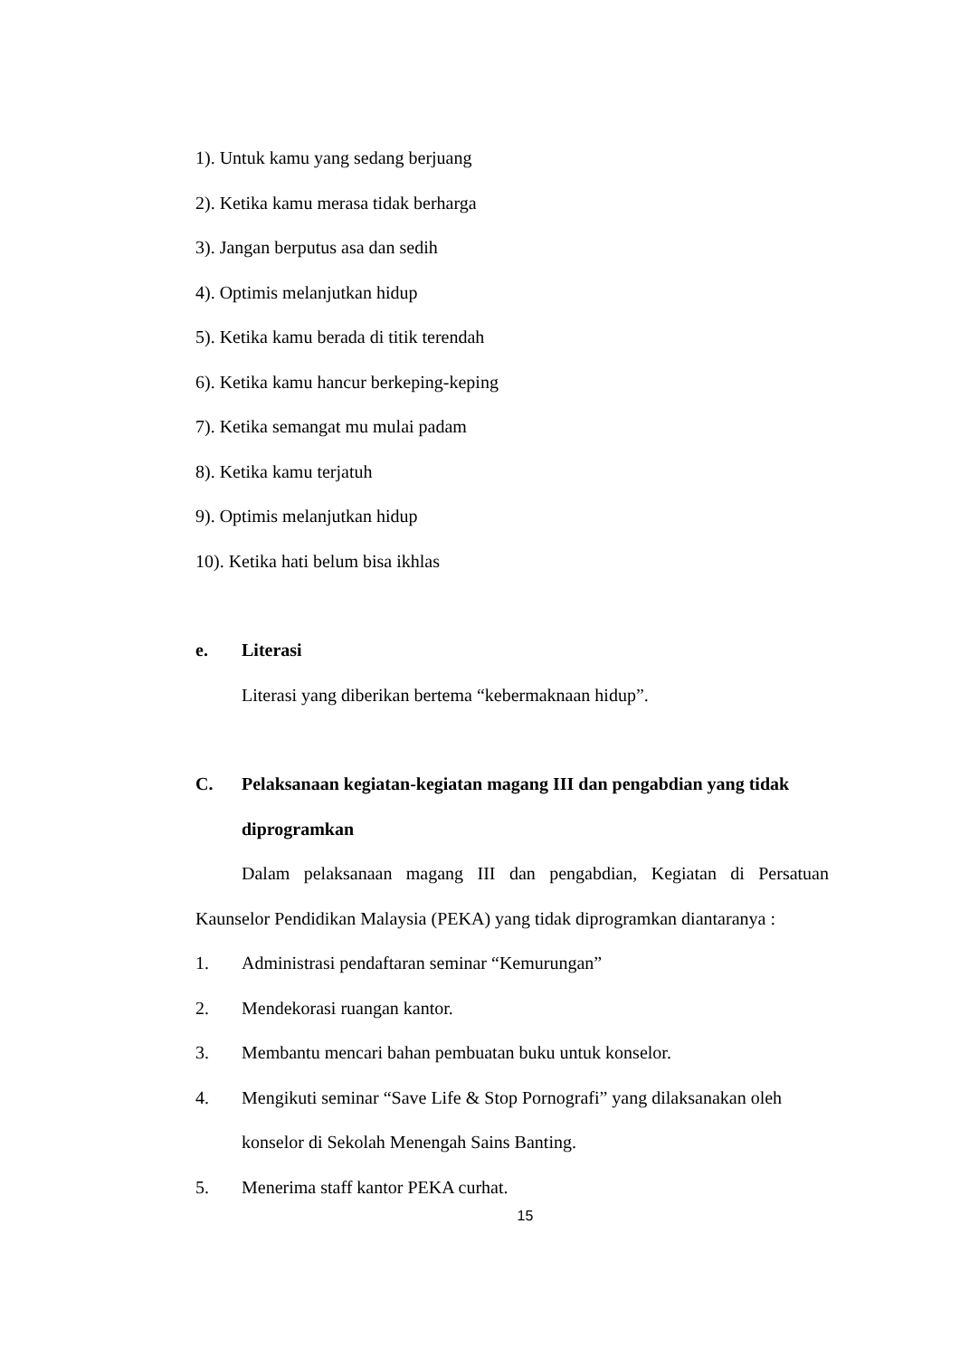1). Untuk kamu yang sedang berjuang
2). Ketika kamu merasa tidak berharga
3). Jangan berputus asa dan sedih
4). Optimis melanjutkan hidup
5). Ketika kamu berada di titik terendah
6). Ketika kamu hancur berkeping-keping
7). Ketika semangat mu mulai padam
8). Ketika kamu terjatuh
9). Optimis melanjutkan hidup
10). Ketika hati belum bisa ikhlas
e. Literasi
Literasi yang diberikan bertema “kebermaknaan hidup”.
C. Pelaksanaan kegiatan-kegiatan magang III dan pengabdian yang tidak diprogramkan
Dalam pelaksanaan magang III dan pengabdian, Kegiatan di Persatuan Kaunselor Pendidikan Malaysia (PEKA) yang tidak diprogramkan diantaranya :
1. Administrasi pendaftaran seminar “Kemurungan”
2. Mendekorasi ruangan kantor.
3. Membantu mencari bahan pembuatan buku untuk konselor.
4. Mengikuti seminar “Save Life & Stop Pornografi” yang dilaksanakan oleh konselor di Sekolah Menengah Sains Banting.
5. Menerima staff kantor PEKA curhat.
15